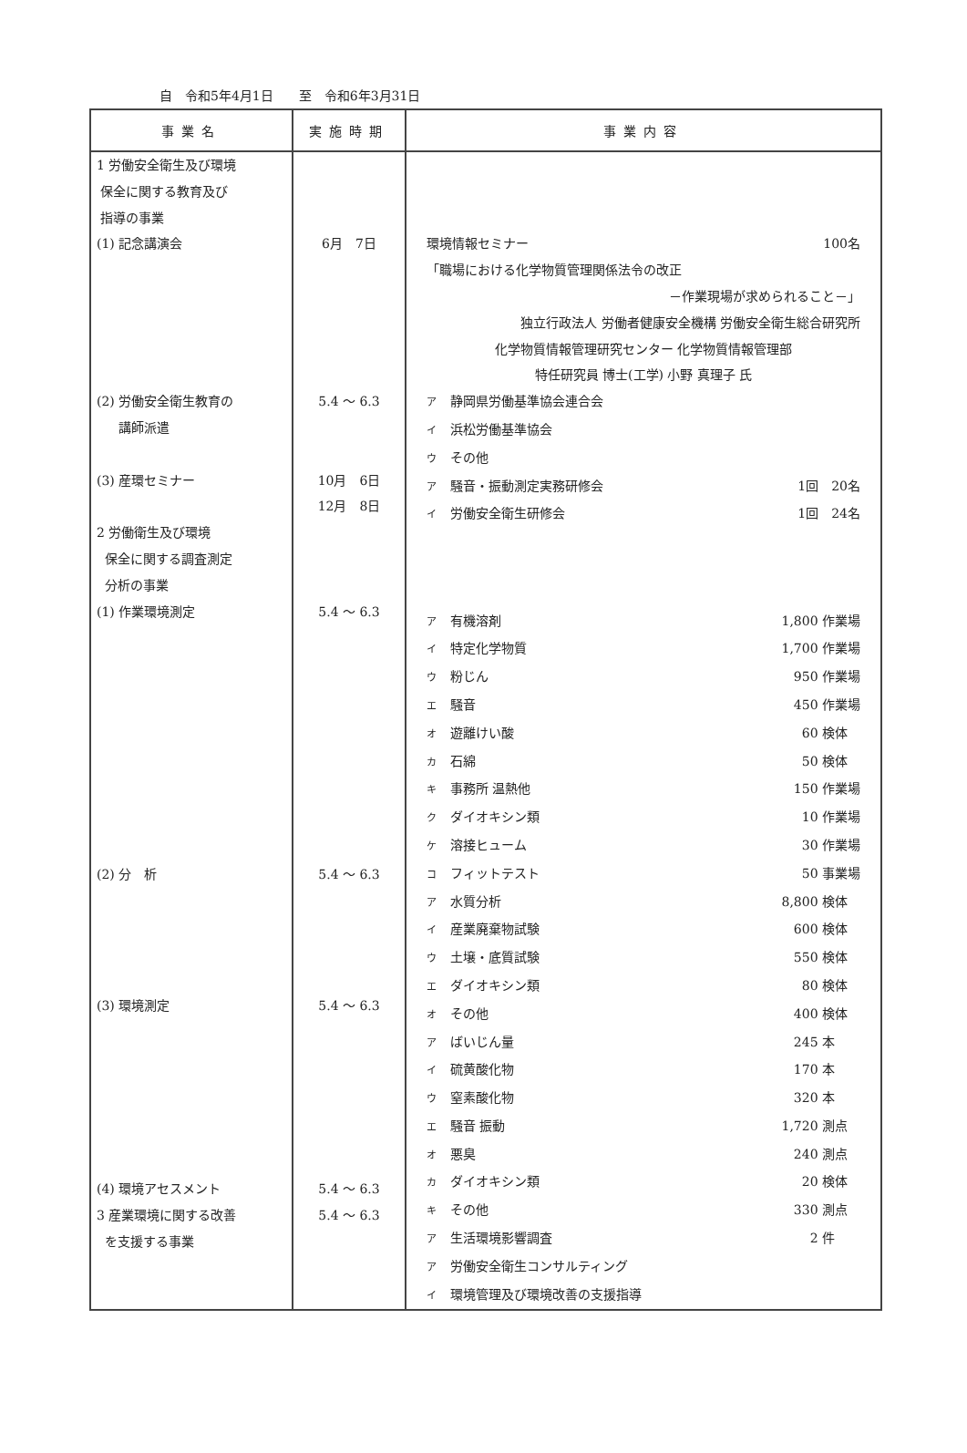自　令和5年4月1日　　至　令和6年3月31日
| 事業名 | 実施時期 | 事業内容 |
| --- | --- | --- |
| 1 労働安全衛生及び環境 保全に関する教育及び 指導の事業 (1) 記念講演会 (2) 労働安全衛生教育の 講師派遣 (3) 産環セミナー 2 労働衛生及び環境 保全に関する調査測定 分析の事業 (1) 作業環境測定 (2) 分 析 (3) 環境測定 (4) 環境アセスメント 3 産業環境に関する改善 を支援する事業 | 6月 7日 5.4 ～ 6.3 10月 6日 12月 8日 5.4 ～ 6.3 5.4 ～ 6.3 5.4 ～ 6.3 5.4 ～ 6.3 5.4 ～ 6.3 | 環境情報セミナー 100名 「職場における化学物質管理関係法令の改正 －作業現場が求められること－」 独立行政法人 労働者健康安全機構 労働安全衛生総合研究所 化学物質情報管理研究センター 化学物質情報管理部 特任研究員 博士(工学) 小野 真理子 氏 ア 静岡県労働基準協会連合会 イ 浜松労働基準協会 ウ その他 ア 騒音・振動測定実務研修会 1回 20名 イ 労働安全衛生研修会 1回 24名 ア 有機溶剤 1,800 作業場 イ 特定化学物質 1,700 作業場 ウ 粉じん 950 作業場 エ 騒音 450 作業場 オ 遊離けい酸 60 検体 カ 石綿 50 検体 キ 事務所 温熱他 150 作業場 ク ダイオキシン類 10 作業場 ケ 溶接ヒューム 30 作業場 コ フィットテスト 50 事業場 ア 水質分析 8,800 検体 イ 産業廃棄物試験 600 検体 ウ 土壌・底質試験 550 検体 エ ダイオキシン類 80 検体 オ その他 400 検体 ア ばいじん量 245 本 イ 硫黄酸化物 170 本 ウ 窒素酸化物 320 本 エ 騒音 振動 1,720 測点 オ 悪臭 240 測点 カ ダイオキシン類 20 検体 キ その他 330 測点 ア 生活環境影響調査 2 件 ア 労働安全衛生コンサルティング イ 環境管理及び環境改善の支援指導 |